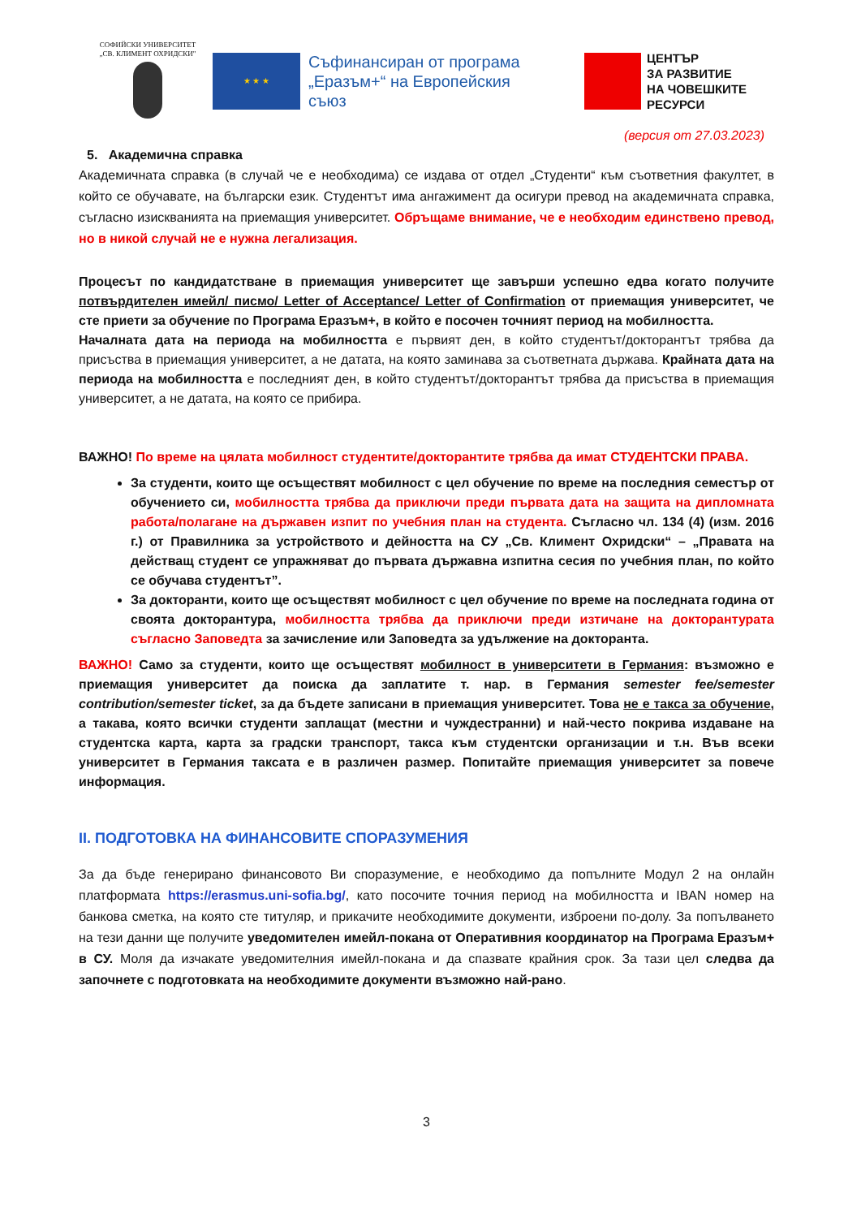СОФИЙСКИ УНИВЕРСИТЕТ
„СВ. КЛИМЕНТ ОХРИДСКИ"
★ ★ ★
Съфинансиран от програма „Еразъм+“ на Европейския съюз
ЦЕНТЪР
ЗА РАЗВИТИЕ
НА ЧОВЕШКИТЕ
РЕСУРСИ
(версия от 27.03.2023)
5. Академична справка
Академичната справка (в случай че е необходима) се издава от отдел „Студенти“ към съответния факултет, в който се обучавате, на български език. Студентът има ангажимент да осигури превод на академичната справка, съгласно изискванията на приемащия университет. Обръщаме внимание, че е необходим единствено превод, но в никой случай не е нужна легализация.
Процесът по кандидатстване в приемащия университет ще завърши успешно едва когато получите потвърдителен имейл/ писмо/ Letter of Acceptance/ Letter of Confirmation от приемащия университет, че сте приети за обучение по Програма Еразъм+, в който е посочен точният период на мобилността.
Началната дата на периода на мобилността е първият ден, в който студентът/докторантът трябва да присъства в приемащия университет, а не датата, на която заминава за съответната държава. Крайната дата на периода на мобилността е последният ден, в който студентът/докторантът трябва да присъства в приемащия университет, а не датата, на която се прибира.
ВАЖНО! По време на цялата мобилност студентите/докторантите трябва да имат СТУДЕНТСКИ ПРАВА.
За студенти, които ще осъществят мобилност с цел обучение по време на последния семестър от обучението си, мобилността трябва да приключи преди първата дата на защита на дипломната работа/полагане на държавен изпит по учебния план на студента. Съгласно чл. 134 (4) (изм. 2016 г.) от Правилника за устройството и дейността на СУ „Св. Климент Охридски“ – „Правата на действащ студент се упражняват до първата държавна изпитна сесия по учебния план, по който се обучава студентът”.
За докторанти, които ще осъществят мобилност с цел обучение по време на последната година от своята докторантура, мобилността трябва да приключи преди изтичане на докторантурата съгласно Заповедта за зачисление или Заповедта за удължение на докторанта.
ВАЖНО! Само за студенти, които ще осъществят мобилност в университети в Германия: възможно е приемащия университет да поиска да заплатите т. нар. в Германия semester fee/semester contribution/semester ticket, за да бъдете записани в приемащия университет. Това не е такса за обучение, а такава, която всички студенти заплащат (местни и чуждестранни) и най-често покрива издаване на студентска карта, карта за градски транспорт, такса към студентски организации и т.н. Във всеки университет в Германия таксата е в различен размер. Попитайте приемащия университет за повече информация.
II. ПОДГОТОВКА НА ФИНАНСОВИТЕ СПОРАЗУМЕНИЯ
За да бъде генерирано финансовото Ви споразумение, е необходимо да попълните Модул 2 на онлайн платформата https://erasmus.uni-sofia.bg/, като посочите точния период на мобилността и IBAN номер на банкова сметка, на която сте титуляр, и прикачите необходимите документи, изброени по-долу. За попълването на тези данни ще получите уведомителен имейл-покана от Оперативния координатор на Програма Еразъм+ в СУ. Моля да изчакате уведомителния имейл-покана и да спазвате крайния срок. За тази цел следва да започнете с подготовката на необходимите документи възможно най-рано.
3